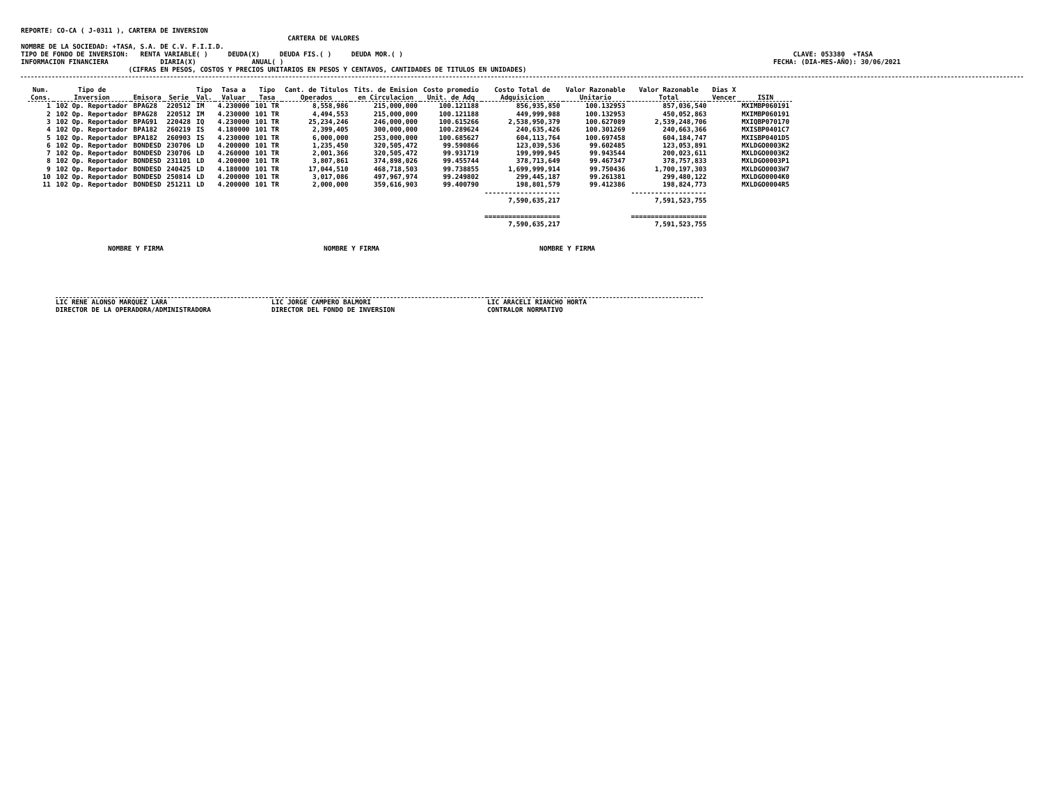REPORTE: CO-CA ( J-0311 ), CARTERA DE INVERSION
                                                                   CARTERA DE VALORES
NOMBRE DE LA SOCIEDAD: +TASA, S.A. DE C.V. F.I.I.D.
TIPO DE FONDO DE INVERSION:   RENTA VARIABLE( )     DEUDA(X)     DEUDA FIS.( )     DEUDA MOR.( )                                                                                                  CLAVE: 053380  +TASA
INFORMACION FINANCIERA             DIARIA(X)              ANUAL( )                                                                                                                           FECHA: (DIA-MES-AÑO): 30/06/2021
                           (CIFRAS EN PESOS, COSTOS Y PRECIOS UNITARIOS EN PESOS Y CENTAVOS, CANTIDADES DE TITULOS EN UNIDADES)
| Num. Cons. | Tipo de Inversion | Emisora | Serie | Tipo Val. | Tasa a Valuar | Tipo Tasa | Cant. de Titulos Operados | Tits. de Emision en Circulacion | Costo promedio Unit. de Adq | Costo Total de Adquisicion | Valor Razonable Unitario | Valor Razonable Total | Dias X Vencer | ISIN |
| --- | --- | --- | --- | --- | --- | --- | --- | --- | --- | --- | --- | --- | --- | --- |
| 1 | 102 Op. Reportador | BPAG28 | 220512 | IM | 4.230000 | 101 TR | 8,558,986 | 215,000,000 | 100.121188 | 856,935,850 | 100.132953 | 857,036,540 | | MXIMBP060191 |
| 2 | 102 Op. Reportador | BPAG28 | 220512 | IM | 4.230000 | 101 TR | 4,494,553 | 215,000,000 | 100.121188 | 449,999,988 | 100.132953 | 450,052,863 | | MXIMBP060191 |
| 3 | 102 Op. Reportador | BPAG91 | 220428 | IQ | 4.230000 | 101 TR | 25,234,246 | 246,000,000 | 100.615266 | 2,538,950,379 | 100.627089 | 2,539,248,706 | | MXIQBP070170 |
| 4 | 102 Op. Reportador | BPA182 | 260219 | IS | 4.180000 | 101 TR | 2,399,405 | 300,000,000 | 100.289624 | 240,635,426 | 100.301269 | 240,663,366 | | MXISBP0401C7 |
| 5 | 102 Op. Reportador | BPA182 | 260903 | IS | 4.230000 | 101 TR | 6,000,000 | 253,000,000 | 100.685627 | 604,113,764 | 100.697458 | 604,184,747 | | MXISBP0401D5 |
| 6 | 102 Op. Reportador | BONDESD | 230706 | LD | 4.200000 | 101 TR | 1,235,450 | 320,505,472 | 99.590866 | 123,039,536 | 99.602485 | 123,053,891 | | MXLDGO0003K2 |
| 7 | 102 Op. Reportador | BONDESD | 230706 | LD | 4.260000 | 101 TR | 2,001,366 | 320,505,472 | 99.931719 | 199,999,945 | 99.943544 | 200,023,611 | | MXLDGO0003K2 |
| 8 | 102 Op. Reportador | BONDESD | 231101 | LD | 4.200000 | 101 TR | 3,807,861 | 374,898,026 | 99.455744 | 378,713,649 | 99.467347 | 378,757,833 | | MXLDGO0003P1 |
| 9 | 102 Op. Reportador | BONDESD | 240425 | LD | 4.180000 | 101 TR | 17,044,510 | 468,718,503 | 99.738855 | 1,699,999,914 | 99.750436 | 1,700,197,303 | | MXLDGO0003W7 |
| 10 | 102 Op. Reportador | BONDESD | 250814 | LD | 4.200000 | 101 TR | 3,017,086 | 497,967,974 | 99.249802 | 299,445,187 | 99.261381 | 299,480,122 | | MXLDGO0004K0 |
| 11 | 102 Op. Reportador | BONDESD | 251211 | LD | 4.200000 | 101 TR | 2,000,000 | 359,616,903 | 99.400790 | 198,801,579 | 99.412386 | 198,824,773 | | MXLDGO0004R5 |
| | | | | | | | | | | ------------------- 7,590,635,217 | | ------------------- 7,591,523,755 | | |
| | | | | | | | | | | =================== 7,590,635,217 | | =================== 7,591,523,755 | | |
NOMBRE Y FIRMA NOMBRE Y FIRMA NOMBRE Y FIRMA
LIC RENE ALONSO MARQUEZ LARA
DIRECTOR DE LA OPERADORA/ADMINISTRADORA
LIC JORGE CAMPERO BALMORI
DIRECTOR DEL FONDO DE INVERSION
LIC ARACELI RIANCHO HORTA
CONTRALOR NORMATIVO